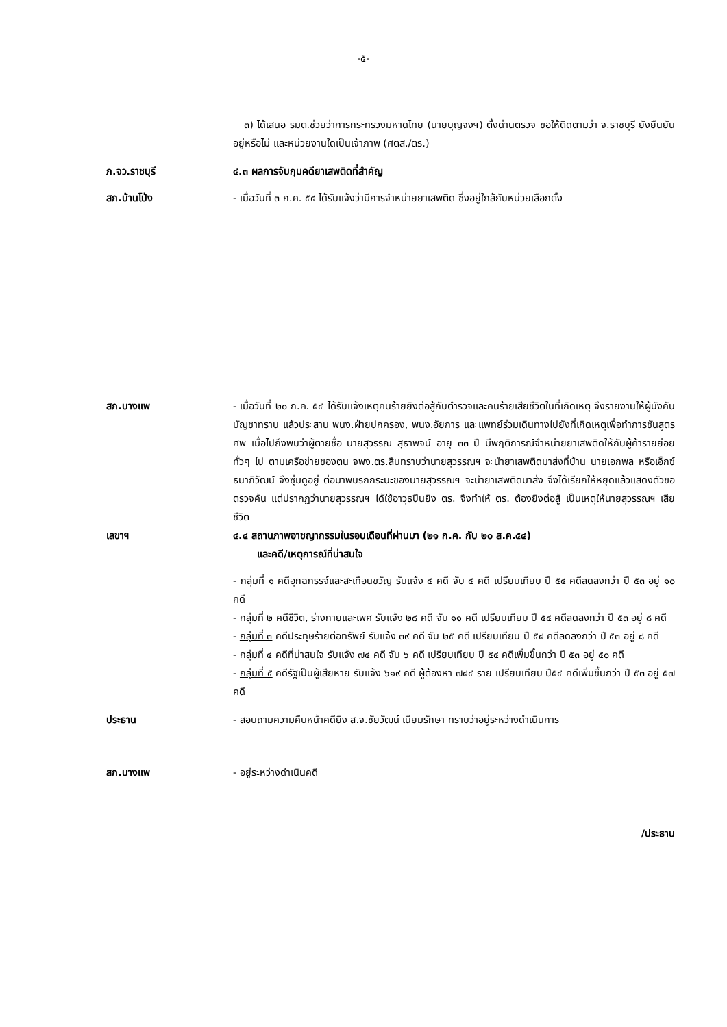-๕-
๓) ได้เสนอ รมต.ช่วยว่าการกระทรวงมหาดไทย (นายบุญจงฯ) ตั้งด่านตรวจ ขอให้ติดตามว่า จ.ราชบุรี ยังยืนยันอยู่หรือไม่ และหน่วยงานใดเป็นเจ้าภาพ (ศตส./ตร.)
ภ.จว.ราชบุรี ๔.๓ ผลการจับกุมคดียาเสพติดที่สำคัญ
สภ.บ้านโป่ง - เมื่อวันที่ ๓ ก.ค. ๕๔ ได้รับแจ้งว่ามีการจำหน่ายยาเสพติด ซึ่งอยู่ใกล้กับหน่วยเลือกตั้ง
สภ.บางแพ - เมื่อวันที่ ๒๐ ก.ค. ๕๔ ได้รับแจ้งเหตุคนร้ายยิงต่อสู้กับตำรวจและคนร้ายเสียชีวิตในที่เกิดเหตุ จึงรายงานให้ผู้บังคับบัญชาทราบ แล้วประสาน พนง.ฝ่ายปกครอง, พนง.อัยการ และแพทย์ร่วมเดินทางไปยังที่เกิดเหตุเพื่อทำการชันสูตรศพ เมื่อไปถึงพบว่าผู้ตายชื่อ นายสุวรรณ สุธาพจน์ อายุ ๓๓ ปี มีพฤติการณ์จำหน่ายยาเสพติดให้กับผู้ค้ารายย่อยทั่วๆ ไป ตามเครือข่ายของตน จพง.ตร.สืบทราบว่านายสุวรรณฯ จะนำยาเสพติดมาส่งที่บ้าน นายเอกพล หรือเอ็กซ์ ธนาภิวัฒน์ จึงซุ่มดูอยู่ ต่อมาพบรถกระบะของนายสุวรรณฯ จะนำยาเสพติดมาส่ง จึงได้เรียกให้หยุดแล้วแสดงตัวขอตรวจค้น แต่ปรากฏว่านายสุวรรณฯ ได้ใช้อาวุธปืนยิง ตร. จึงทำให้ ตร. ต้องยิงต่อสู้ เป็นเหตุให้นายสุวรรณฯ เสียชีวิต
เลขาฯ ๔.๔ สถานภาพอาชญากรรมในรอบเดือนที่ผ่านมา (๒๑ ก.ค. กับ ๒๐ ส.ค.๕๔)
และคดี/เหตุการณ์ที่น่าสนใจ
- กลุ่มที่ ๑ คดีอุกฉกรรจ์และสะเทือนขวัญ รับแจ้ง ๔ คดี จับ ๔ คดี เปรียบเทียบ ปี ๕๔ คดีลดลงกว่า ปี ๕๓ อยู่ ๑๐ คดี
- กลุ่มที่ ๒ คดีชีวิต, ร่างกายและเพศ รับแจ้ง ๒๘ คดี จับ ๑๑ คดี เปรียบเทียบ ปี ๕๔ คดีลดลงกว่า ปี ๕๓ อยู่ ๘ คดี
- กลุ่มที่ ๓ คดีประทุษร้ายต่อทรัพย์ รับแจ้ง ๓๙ คดี จับ ๒๕ คดี เปรียบเทียบ ปี ๕๔ คดีลดลงกว่า ปี ๕๓ อยู่ ๘ คดี
- กลุ่มที่ ๔ คดีที่น่าสนใจ รับแจ้ง ๗๔ คดี จับ ๖ คดี เปรียบเทียบ ปี ๕๔ คดีเพิ่มขึ้นกว่า ปี ๕๓ อยู่ ๕๐ คดี
- กลุ่มที่ ๕ คดีรัฐเป็นผู้เสียหาย รับแจ้ง ๖๑๙ คดี ผู้ต้องหา ๗๔๔ ราย เปรียบเทียบ ปี๕๔ คดีเพิ่มขึ้นกว่า ปี ๕๓ อยู่ ๕๗ คดี
ประธาน - สอบถามความคืบหน้าคดียิง ส.จ.ชัยวัฒน์ เนียมรักษา ทราบว่าอยู่ระหว่างดำเนินการ
สภ.บางแพ - อยู่ระหว่างดำเนินคดี
/ประธาน